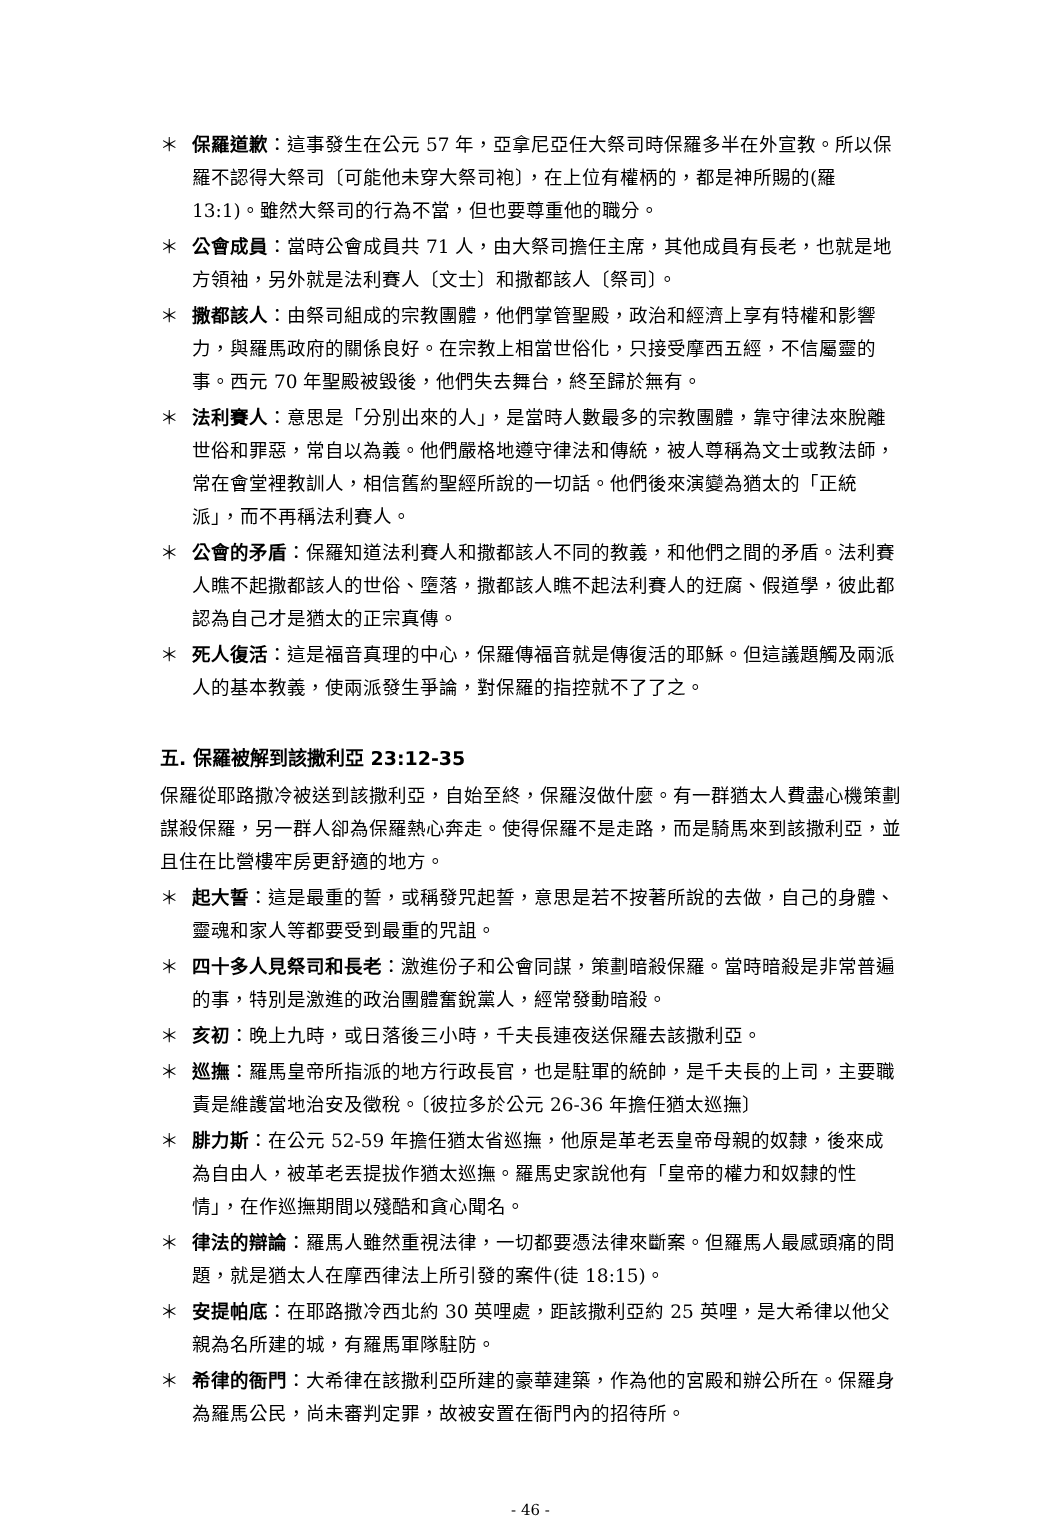＊ 保羅道歉：這事發生在公元 57 年，亞拿尼亞任大祭司時保羅多半在外宣教。所以保羅不認得大祭司〔可能他未穿大祭司袍〕，在上位有權柄的，都是神所賜的(羅 13:1)。雖然大祭司的行為不當，但也要尊重他的職分。
＊ 公會成員：當時公會成員共 71 人，由大祭司擔任主席，其他成員有長老，也就是地方領袖，另外就是法利賽人〔文士〕和撒都該人〔祭司〕。
＊ 撒都該人：由祭司組成的宗教團體，他們掌管聖殿，政治和經濟上享有特權和影響力，與羅馬政府的關係良好。在宗教上相當世俗化，只接受摩西五經，不信屬靈的事。西元 70 年聖殿被毀後，他們失去舞台，終至歸於無有。
＊ 法利賽人：意思是「分別出來的人」，是當時人數最多的宗教團體，靠守律法來脫離世俗和罪惡，常自以為義。他們嚴格地遵守律法和傳統，被人尊稱為文士或教法師，常在會堂裡教訓人，相信舊約聖經所說的一切話。他們後來演變為猶太的「正統派」，而不再稱法利賽人。
＊ 公會的矛盾：保羅知道法利賽人和撒都該人不同的教義，和他們之間的矛盾。法利賽人瞧不起撒都該人的世俗、墮落，撒都該人瞧不起法利賽人的迂腐、假道學，彼此都認為自己才是猶太的正宗真傳。
＊ 死人復活：這是福音真理的中心，保羅傳福音就是傳復活的耶穌。但這議題觸及兩派人的基本教義，使兩派發生爭論，對保羅的指控就不了了之。
五. 保羅被解到該撒利亞 23:12-35
保羅從耶路撒冷被送到該撒利亞，自始至終，保羅沒做什麼。有一群猶太人費盡心機策劃謀殺保羅，另一群人卻為保羅熱心奔走。使得保羅不是走路，而是騎馬來到該撒利亞，並且住在比營樓牢房更舒適的地方。
＊ 起大誓：這是最重的誓，或稱發咒起誓，意思是若不按著所說的去做，自己的身體、靈魂和家人等都要受到最重的咒詛。
＊ 四十多人見祭司和長老：激進份子和公會同謀，策劃暗殺保羅。當時暗殺是非常普遍的事，特別是激進的政治團體奮銳黨人，經常發動暗殺。
＊ 亥初：晚上九時，或日落後三小時，千夫長連夜送保羅去該撒利亞。
＊ 巡撫：羅馬皇帝所指派的地方行政長官，也是駐軍的統帥，是千夫長的上司，主要職責是維護當地治安及徵稅。〔彼拉多於公元 26-36 年擔任猶太巡撫〕
＊ 腓力斯：在公元 52-59 年擔任猶太省巡撫，他原是革老丟皇帝母親的奴隸，後來成為自由人，被革老丟提拔作猶太巡撫。羅馬史家說他有「皇帝的權力和奴隸的性情」，在作巡撫期間以殘酷和貪心聞名。
＊ 律法的辯論：羅馬人雖然重視法律，一切都要憑法律來斷案。但羅馬人最感頭痛的問題，就是猶太人在摩西律法上所引發的案件(徒 18:15)。
＊ 安提帕底：在耶路撒冷西北約 30 英哩處，距該撒利亞約 25 英哩，是大希律以他父親為名所建的城，有羅馬軍隊駐防。
＊ 希律的衙門：大希律在該撒利亞所建的豪華建築，作為他的宮殿和辦公所在。保羅身為羅馬公民，尚未審判定罪，故被安置在衙門內的招待所。
- 46 -